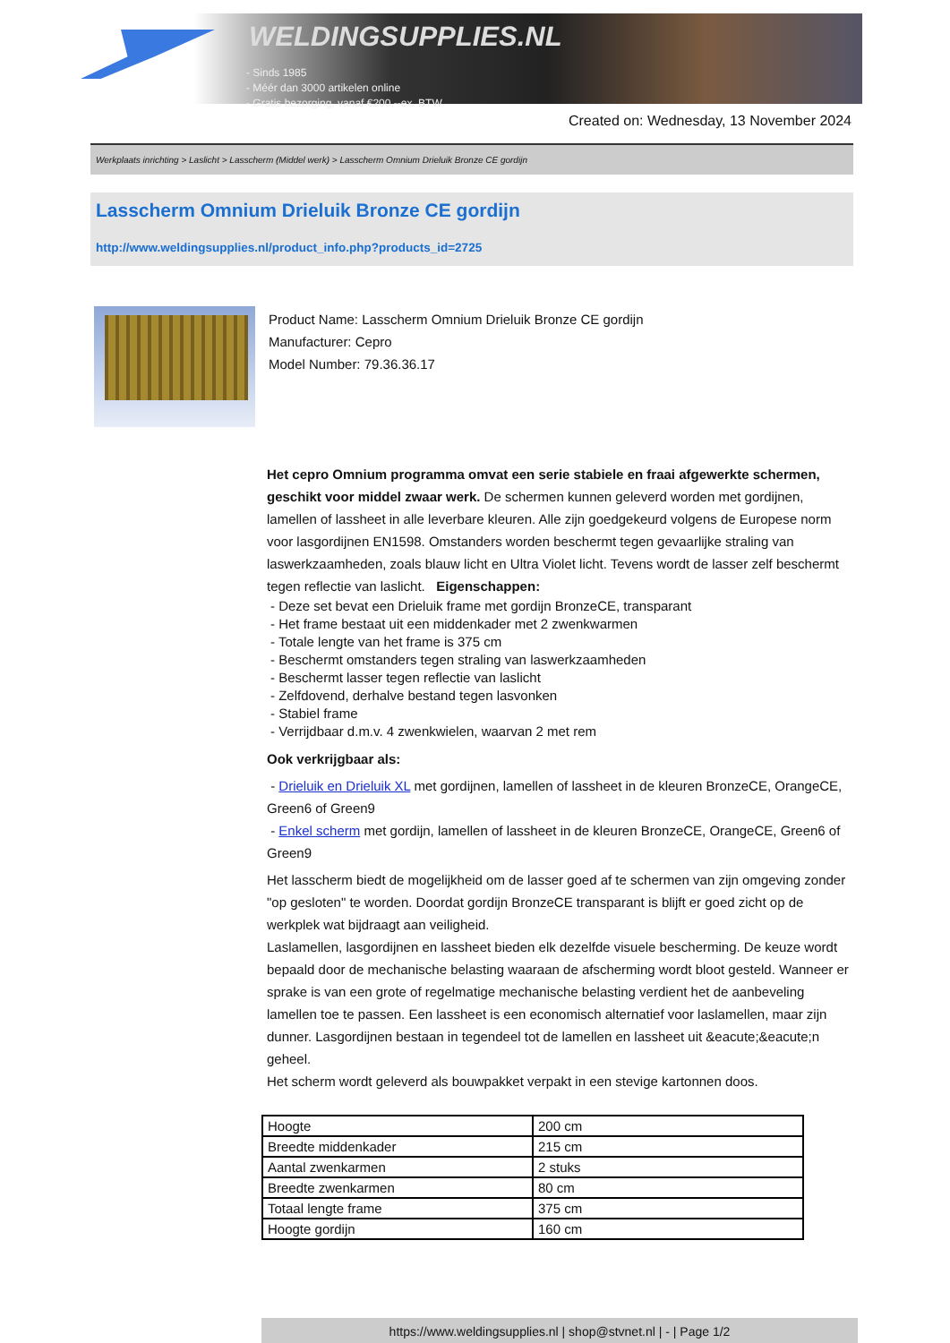WELDINGSUPPLIES.NL
- Sinds 1985
- Méér dan 3000 artikelen online
- Gratis bezorging, vanaf €200,--ex. BTW
Created on: Wednesday, 13 November 2024
Werkplaats inrichting > Laslicht > Lasscherm (Middel werk) > Lasscherm Omnium Drieluik Bronze CE gordijn
Lasscherm Omnium Drieluik Bronze CE gordijn
http://www.weldingsupplies.nl/product_info.php?products_id=2725
Product Name: Lasscherm Omnium Drieluik Bronze CE gordijn
Manufacturer: Cepro
Model Number: 79.36.36.17
Het cepro Omnium programma omvat een serie stabiele en fraai afgewerkte schermen, geschikt voor middel zwaar werk. De schermen kunnen geleverd worden met gordijnen, lamellen of lassheet in alle leverbare kleuren. Alle zijn goedgekeurd volgens de Europese norm voor lasgordijnen EN1598. Omstanders worden beschermt tegen gevaarlijke straling van laswerkzaamheden, zoals blauw licht en Ultra Violet licht. Tevens wordt de lasser zelf beschermt tegen reflectie van laslicht. Eigenschappen:
- Deze set bevat een Drieluik frame met gordijn BronzeCE, transparant
- Het frame bestaat uit een middenkader met 2 zwenkwarmen
- Totale lengte van het frame is 375 cm
- Beschermt omstanders tegen straling van laswerkzaamheden
- Beschermt lasser tegen reflectie van laslicht
- Zelfdovend, derhalve bestand tegen lasvonken
- Stabiel frame
- Verrijdbaar d.m.v. 4 zwenkwielen, waarvan 2 met rem
Ook verkrijgbaar als:
- Drieluik en Drieluik XL met gordijnen, lamellen of lassheet in de kleuren BronzeCE, OrangeCE, Green6 of Green9
- Enkel scherm met gordijn, lamellen of lassheet in de kleuren BronzeCE, OrangeCE, Green6 of Green9
Het lasscherm biedt de mogelijkheid om de lasser goed af te schermen van zijn omgeving zonder "op gesloten" te worden. Doordat gordijn BronzeCE transparant is blijft er goed zicht op de werkplek wat bijdraagt aan veiligheid.
Laslamellen, lasgordijnen en lassheet bieden elk dezelfde visuele bescherming. De keuze wordt bepaald door de mechanische belasting waaraan de afscherming wordt bloot gesteld. Wanneer er sprake is van een grote of regelmatige mechanische belasting verdient het de aanbeveling lamellen toe te passen. Een lassheet is een economisch alternatief voor laslamellen, maar zijn dunner. Lasgordijnen bestaan in tegendeel tot de lamellen en lassheet uit &eacute;&eacute;n geheel.
Het scherm wordt geleverd als bouwpakket verpakt in een stevige kartonnen doos.
| Hoogte | 200 cm |
| Breedte middenkader | 215 cm |
| Aantal zwenkarmen | 2 stuks |
| Breedte zwenkarmen | 80 cm |
| Totaal lengte frame | 375 cm |
| Hoogte gordijn | 160 cm |
https://www.weldingsupplies.nl | shop@stvnet.nl | - | Page 1/2